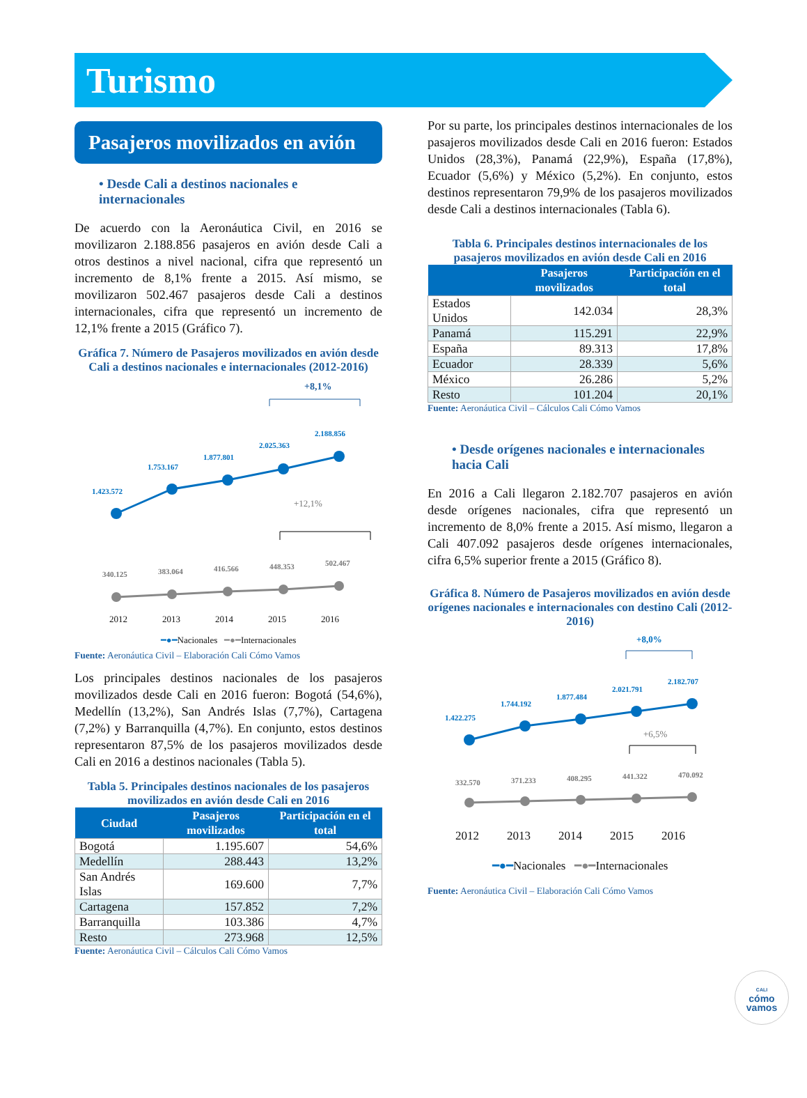Turismo
Pasajeros movilizados en avión
• Desde Cali a destinos nacionales e internacionales
De acuerdo con la Aeronáutica Civil, en 2016 se movilizaron 2.188.856 pasajeros en avión desde Cali a otros destinos a nivel nacional, cifra que representó un incremento de 8,1% frente a 2015. Así mismo, se movilizaron 502.467 pasajeros desde Cali a destinos internacionales, cifra que representó un incremento de 12,1% frente a 2015 (Gráfico 7).
Gráfica 7. Número de Pasajeros movilizados en avión desde Cali a destinos nacionales e internacionales (2012-2016)
+8,1%
1.423.572
1.753.167
1.877.801
2.025.363
2.188.856
+12,1%
340.125
383.064
416.566
448.353
502.467
2012 2013 2014 2015 2016
━●━Nacionales ━●━Internacionales
Fuente: Aeronáutica Civil – Elaboración Cali Cómo Vamos
Los principales destinos nacionales de los pasajeros movilizados desde Cali en 2016 fueron: Bogotá (54,6%), Medellín (13,2%), San Andrés Islas (7,7%), Cartagena (7,2%) y Barranquilla (4,7%). En conjunto, estos destinos representaron 87,5% de los pasajeros movilizados desde Cali en 2016 a destinos nacionales (Tabla 5).
Tabla 5. Principales destinos nacionales de los pasajeros movilizados en avión desde Cali en 2016
| Ciudad | Pasajeros movilizados | Participación en el total |
| --- | --- | --- |
| Bogotá | 1.195.607 | 54,6% |
| Medellín | 288.443 | 13,2% |
| San Andrés Islas | 169.600 | 7,7% |
| Cartagena | 157.852 | 7,2% |
| Barranquilla | 103.386 | 4,7% |
| Resto | 273.968 | 12,5% |
Fuente: Aeronáutica Civil – Cálculos Cali Cómo Vamos
Por su parte, los principales destinos internacionales de los pasajeros movilizados desde Cali en 2016 fueron: Estados Unidos (28,3%), Panamá (22,9%), España (17,8%), Ecuador (5,6%) y México (5,2%). En conjunto, estos destinos representaron 79,9% de los pasajeros movilizados desde Cali a destinos internacionales (Tabla 6).
Tabla 6. Principales destinos internacionales de los pasajeros movilizados en avión desde Cali en 2016
| | Pasajeros movilizados | Participación en el total |
| --- | --- | --- |
| Estados Unidos | 142.034 | 28,3% |
| Panamá | 115.291 | 22,9% |
| España | 89.313 | 17,8% |
| Ecuador | 28.339 | 5,6% |
| México | 26.286 | 5,2% |
| Resto | 101.204 | 20,1% |
Fuente: Aeronáutica Civil – Cálculos Cali Cómo Vamos
• Desde orígenes nacionales e internacionales hacia Cali
En 2016 a Cali llegaron 2.182.707 pasajeros en avión desde orígenes nacionales, cifra que representó un incremento de 8,0% frente a 2015. Así mismo, llegaron a Cali 407.092 pasajeros desde orígenes internacionales, cifra 6,5% superior frente a 2015 (Gráfico 8).
Gráfica 8. Número de Pasajeros movilizados en avión desde orígenes nacionales e internacionales con destino Cali (2012-2016)
+8,0%
1.422.275
1.744.192
1.877.484
2.021.791
2.182.707
+6,5%
332.570
371.233
408.295
441.322
470.092
2012 2013 2014 2015 2016
━●━Nacionales ━●━Internacionales
Fuente: Aeronáutica Civil – Elaboración Cali Cómo Vamos
CALI
cómo
vamos